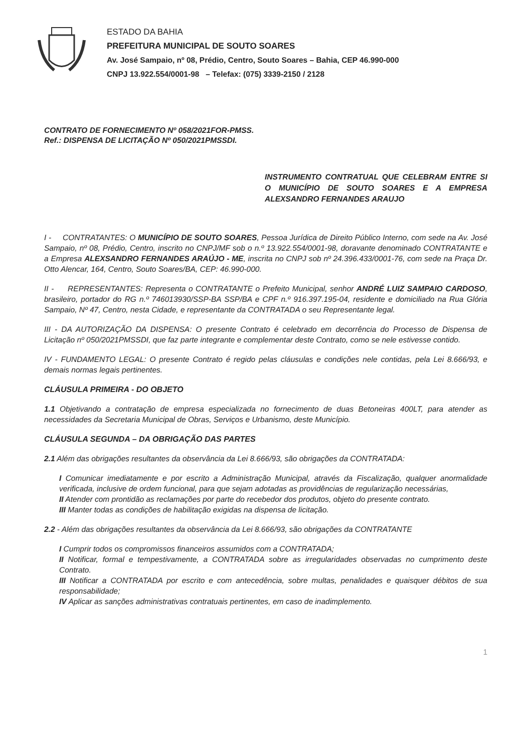ESTADO DA BAHIA
PREFEITURA MUNICIPAL DE SOUTO SOARES
Av. José Sampaio, nº 08, Prédio, Centro, Souto Soares – Bahia, CEP 46.990-000
CNPJ 13.922.554/0001-98 – Telefax: (075) 3339-2150 / 2128
CONTRATO DE FORNECIMENTO Nº 058/2021FOR-PMSS.
Ref.: DISPENSA DE LICITAÇÃO Nº 050/2021PMSSDI.
INSTRUMENTO CONTRATUAL QUE CELEBRAM ENTRE SI O MUNICÍPIO DE SOUTO SOARES E A EMPRESA ALEXSANDRO FERNANDES ARAUJO
I - CONTRATANTES: O MUNICÍPIO DE SOUTO SOARES, Pessoa Jurídica de Direito Público Interno, com sede na Av. José Sampaio, nº 08, Prédio, Centro, inscrito no CNPJ/MF sob o n.º 13.922.554/0001-98, doravante denominado CONTRATANTE e a Empresa ALEXSANDRO FERNANDES ARAÚJO - ME, inscrita no CNPJ sob nº 24.396.433/0001-76, com sede na Praça Dr. Otto Alencar, 164, Centro, Souto Soares/BA, CEP: 46.990-000.
II - REPRESENTANTES: Representa o CONTRATANTE o Prefeito Municipal, senhor ANDRÉ LUIZ SAMPAIO CARDOSO, brasileiro, portador do RG n.º 746013930/SSP-BA SSP/BA e CPF n.º 916.397.195-04, residente e domiciliado na Rua Glória Sampaio, Nº 47, Centro, nesta Cidade, e representante da CONTRATADA o seu Representante legal.
III - DA AUTORIZAÇÃO DA DISPENSA: O presente Contrato é celebrado em decorrência do Processo de Dispensa de Licitação nº 050/2021PMSSDI, que faz parte integrante e complementar deste Contrato, como se nele estivesse contido.
IV - FUNDAMENTO LEGAL: O presente Contrato é regido pelas cláusulas e condições nele contidas, pela Lei 8.666/93, e demais normas legais pertinentes.
CLÁUSULA PRIMEIRA - DO OBJETO
1.1 Objetivando a contratação de empresa especializada no fornecimento de duas Betoneiras 400LT, para atender as necessidades da Secretaria Municipal de Obras, Serviços e Urbanismo, deste Município.
CLÁUSULA SEGUNDA – DA OBRIGAÇÃO DAS PARTES
2.1 Além das obrigações resultantes da observância da Lei 8.666/93, são obrigações da CONTRATADA:
I Comunicar imediatamente e por escrito a Administração Municipal, através da Fiscalização, qualquer anormalidade verificada, inclusive de ordem funcional, para que sejam adotadas as providências de regularização necessárias,
II Atender com prontidão as reclamações por parte do recebedor dos produtos, objeto do presente contrato.
III Manter todas as condições de habilitação exigidas na dispensa de licitação.
2.2 - Além das obrigações resultantes da observância da Lei 8.666/93, são obrigações da CONTRATANTE
I Cumprir todos os compromissos financeiros assumidos com a CONTRATADA;
II Notificar, formal e tempestivamente, a CONTRATADA sobre as irregularidades observadas no cumprimento deste Contrato.
III Notificar a CONTRATADA por escrito e com antecedência, sobre multas, penalidades e quaisquer débitos de sua responsabilidade;
IV Aplicar as sanções administrativas contratuais pertinentes, em caso de inadimplemento.
1